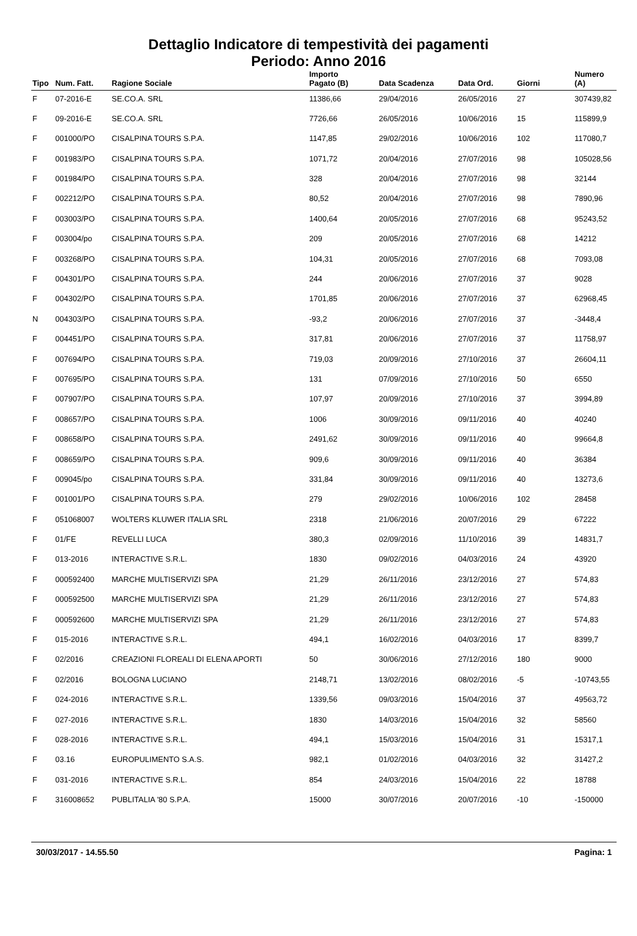Dettaglio Indicatore di tempestività dei pagamenti
Periodo: Anno 2016
| Tipo | Num. Fatt. | Ragione Sociale | Importo Pagato (B) | Data Scadenza | Data Ord. | Giorni | Numero (A) |
| --- | --- | --- | --- | --- | --- | --- | --- |
| F | 07-2016-E | SE.CO.A. SRL | 11386,66 | 29/04/2016 | 26/05/2016 | 27 | 307439,82 |
| F | 09-2016-E | SE.CO.A. SRL | 7726,66 | 26/05/2016 | 10/06/2016 | 15 | 115899,9 |
| F | 001000/PO | CISALPINA TOURS S.P.A. | 1147,85 | 29/02/2016 | 10/06/2016 | 102 | 117080,7 |
| F | 001983/PO | CISALPINA TOURS S.P.A. | 1071,72 | 20/04/2016 | 27/07/2016 | 98 | 105028,56 |
| F | 001984/PO | CISALPINA TOURS S.P.A. | 328 | 20/04/2016 | 27/07/2016 | 98 | 32144 |
| F | 002212/PO | CISALPINA TOURS S.P.A. | 80,52 | 20/04/2016 | 27/07/2016 | 98 | 7890,96 |
| F | 003003/PO | CISALPINA TOURS S.P.A. | 1400,64 | 20/05/2016 | 27/07/2016 | 68 | 95243,52 |
| F | 003004/po | CISALPINA TOURS S.P.A. | 209 | 20/05/2016 | 27/07/2016 | 68 | 14212 |
| F | 003268/PO | CISALPINA TOURS S.P.A. | 104,31 | 20/05/2016 | 27/07/2016 | 68 | 7093,08 |
| F | 004301/PO | CISALPINA TOURS S.P.A. | 244 | 20/06/2016 | 27/07/2016 | 37 | 9028 |
| F | 004302/PO | CISALPINA TOURS S.P.A. | 1701,85 | 20/06/2016 | 27/07/2016 | 37 | 62968,45 |
| N | 004303/PO | CISALPINA TOURS S.P.A. | -93,2 | 20/06/2016 | 27/07/2016 | 37 | -3448,4 |
| F | 004451/PO | CISALPINA TOURS S.P.A. | 317,81 | 20/06/2016 | 27/07/2016 | 37 | 11758,97 |
| F | 007694/PO | CISALPINA TOURS S.P.A. | 719,03 | 20/09/2016 | 27/10/2016 | 37 | 26604,11 |
| F | 007695/PO | CISALPINA TOURS S.P.A. | 131 | 07/09/2016 | 27/10/2016 | 50 | 6550 |
| F | 007907/PO | CISALPINA TOURS S.P.A. | 107,97 | 20/09/2016 | 27/10/2016 | 37 | 3994,89 |
| F | 008657/PO | CISALPINA TOURS S.P.A. | 1006 | 30/09/2016 | 09/11/2016 | 40 | 40240 |
| F | 008658/PO | CISALPINA TOURS S.P.A. | 2491,62 | 30/09/2016 | 09/11/2016 | 40 | 99664,8 |
| F | 008659/PO | CISALPINA TOURS S.P.A. | 909,6 | 30/09/2016 | 09/11/2016 | 40 | 36384 |
| F | 009045/po | CISALPINA TOURS S.P.A. | 331,84 | 30/09/2016 | 09/11/2016 | 40 | 13273,6 |
| F | 001001/PO | CISALPINA TOURS S.P.A. | 279 | 29/02/2016 | 10/06/2016 | 102 | 28458 |
| F | 051068007 | WOLTERS KLUWER ITALIA SRL | 2318 | 21/06/2016 | 20/07/2016 | 29 | 67222 |
| F | 01/FE | REVELLI LUCA | 380,3 | 02/09/2016 | 11/10/2016 | 39 | 14831,7 |
| F | 013-2016 | INTERACTIVE S.R.L. | 1830 | 09/02/2016 | 04/03/2016 | 24 | 43920 |
| F | 000592400 | MARCHE MULTISERVIZI SPA | 21,29 | 26/11/2016 | 23/12/2016 | 27 | 574,83 |
| F | 000592500 | MARCHE MULTISERVIZI SPA | 21,29 | 26/11/2016 | 23/12/2016 | 27 | 574,83 |
| F | 000592600 | MARCHE MULTISERVIZI SPA | 21,29 | 26/11/2016 | 23/12/2016 | 27 | 574,83 |
| F | 015-2016 | INTERACTIVE S.R.L. | 494,1 | 16/02/2016 | 04/03/2016 | 17 | 8399,7 |
| F | 02/2016 | CREAZIONI FLOREALI DI ELENA APORTI | 50 | 30/06/2016 | 27/12/2016 | 180 | 9000 |
| F | 02/2016 | BOLOGNA LUCIANO | 2148,71 | 13/02/2016 | 08/02/2016 | -5 | -10743,55 |
| F | 024-2016 | INTERACTIVE S.R.L. | 1339,56 | 09/03/2016 | 15/04/2016 | 37 | 49563,72 |
| F | 027-2016 | INTERACTIVE S.R.L. | 1830 | 14/03/2016 | 15/04/2016 | 32 | 58560 |
| F | 028-2016 | INTERACTIVE S.R.L. | 494,1 | 15/03/2016 | 15/04/2016 | 31 | 15317,1 |
| F | 03.16 | EUROPULIMENTO S.A.S. | 982,1 | 01/02/2016 | 04/03/2016 | 32 | 31427,2 |
| F | 031-2016 | INTERACTIVE S.R.L. | 854 | 24/03/2016 | 15/04/2016 | 22 | 18788 |
| F | 316008652 | PUBLITALIA '80 S.P.A. | 15000 | 30/07/2016 | 20/07/2016 | -10 | -150000 |
30/03/2017 - 14.55.50 Pagina: 1